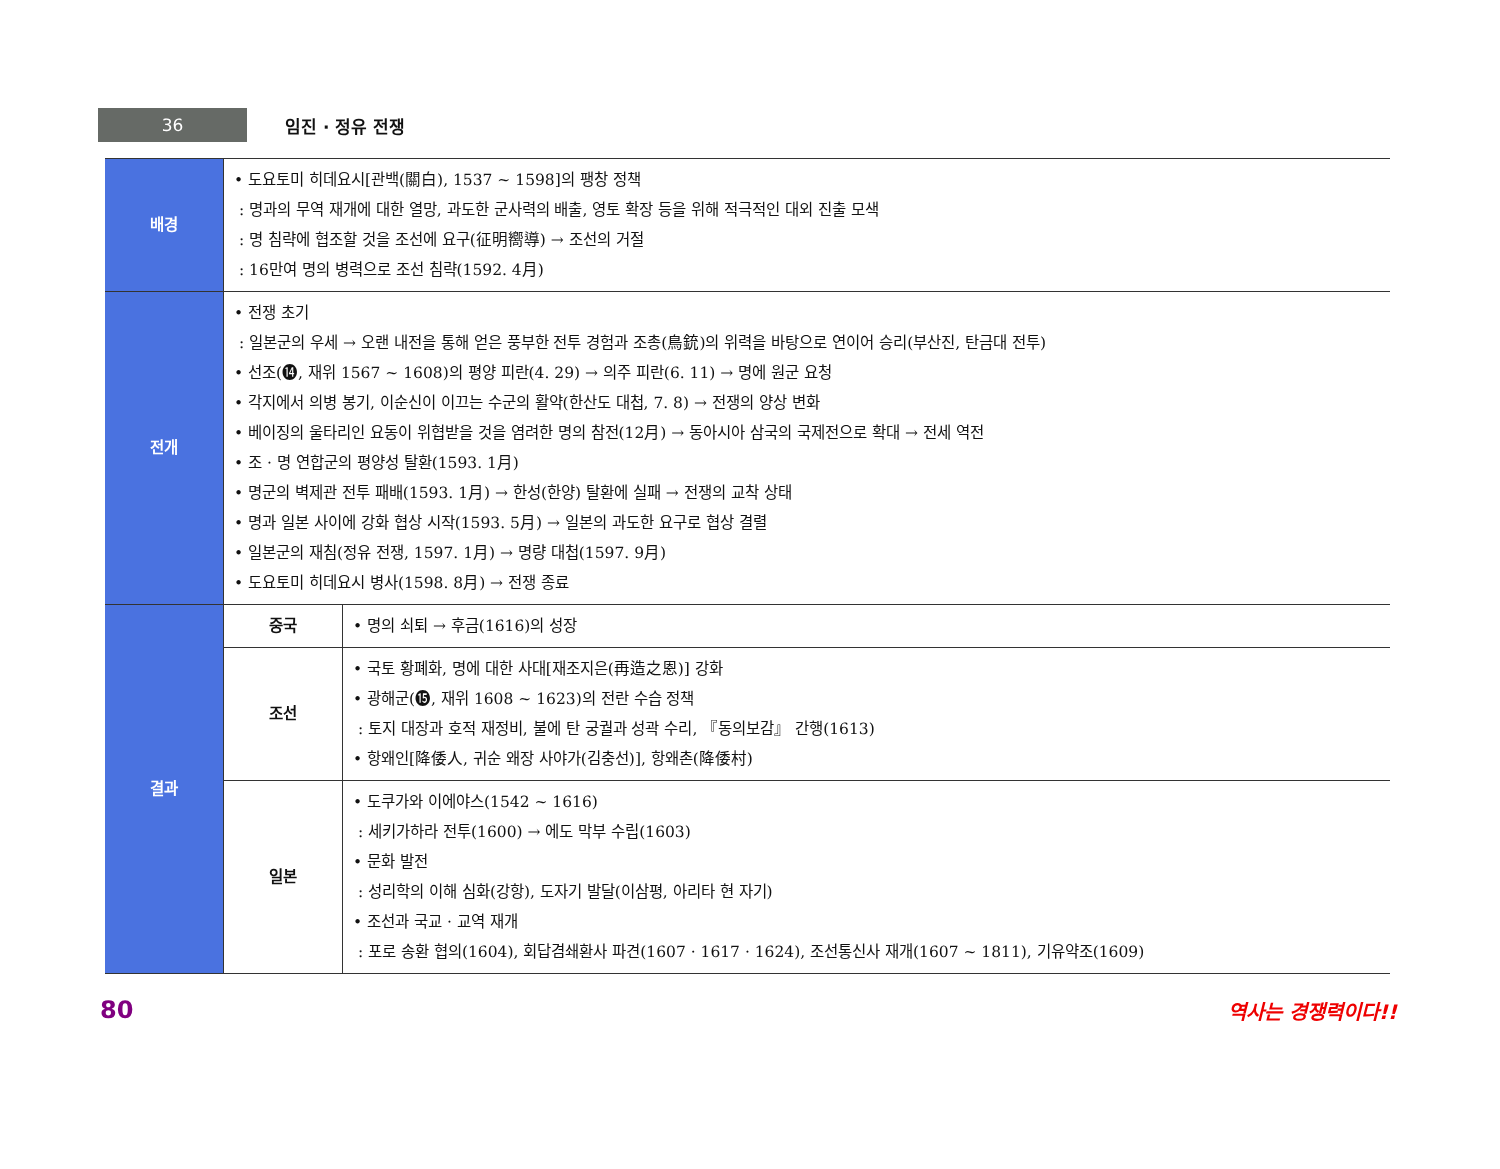36
임진 · 정유 전쟁
| 배경 | • 도요토미 히데요시[관백(關白), 1537 ~ 1598]의 팽창 정책 : 명과의 무역 재개에 대한 열망, 과도한 군사력의 배출, 영토 확장 등을 위해 적극적인 대외 진출 모색 : 명 침략에 협조할 것을 조선에 요구(征明嚮導) → 조선의 거절 : 16만여 명의 병력으로 조선 침략(1592. 4月) | |
| 전개 | • 전쟁 초기 : 일본군의 우세 → 오랜 내전을 통해 얻은 풍부한 전투 경험과 조총(鳥銃)의 위력을 바탕으로 연이어 승리(부산진, 탄금대 전투) • 선조(⓮, 재위 1567 ~ 1608)의 평양 피란(4. 29) → 의주 피란(6. 11) → 명에 원군 요청 • 각지에서 의병 봉기, 이순신이 이끄는 수군의 활약(한산도 대첩, 7. 8) → 전쟁의 양상 변화 • 베이징의 울타리인 요동이 위협받을 것을 염려한 명의 참전(12月) → 동아시아 삼국의 국제전으로 확대 → 전세 역전 • 조 · 명 연합군의 평양성 탈환(1593. 1月) • 명군의 벽제관 전투 패배(1593. 1月) → 한성(한양) 탈환에 실패 → 전쟁의 교착 상태 • 명과 일본 사이에 강화 협상 시작(1593. 5月) → 일본의 과도한 요구로 협상 결렬 • 일본군의 재침(정유 전쟁, 1597. 1月) → 명량 대첩(1597. 9月) • 도요토미 히데요시 병사(1598. 8月) → 전쟁 종료 | |
| 결과 | 중국 | • 명의 쇠퇴 → 후금(1616)의 성장 |
| | 조선 | • 국토 황폐화, 명에 대한 사대[재조지은(再造之恩)] 강화 • 광해군(⓯, 재위 1608 ~ 1623)의 전란 수습 정책 : 토지 대장과 호적 재정비, 불에 탄 궁궐과 성곽 수리, 『동의보감』 간행(1613) • 항왜인[降倭人, 귀순 왜장 사야가(김충선)], 항왜촌(降倭村) |
| | 일본 | • 도쿠가와 이에야스(1542 ~ 1616) : 세키가하라 전투(1600) → 에도 막부 수립(1603) • 문화 발전 : 성리학의 이해 심화(강항), 도자기 발달(이삼평, 아리타 현 자기) • 조선과 국교 · 교역 재개 : 포로 송환 협의(1604), 회답겸쇄환사 파견(1607 · 1617 · 1624), 조선통신사 재개(1607 ~ 1811), 기유약조(1609) |
80 역사는 경쟁력이다!!